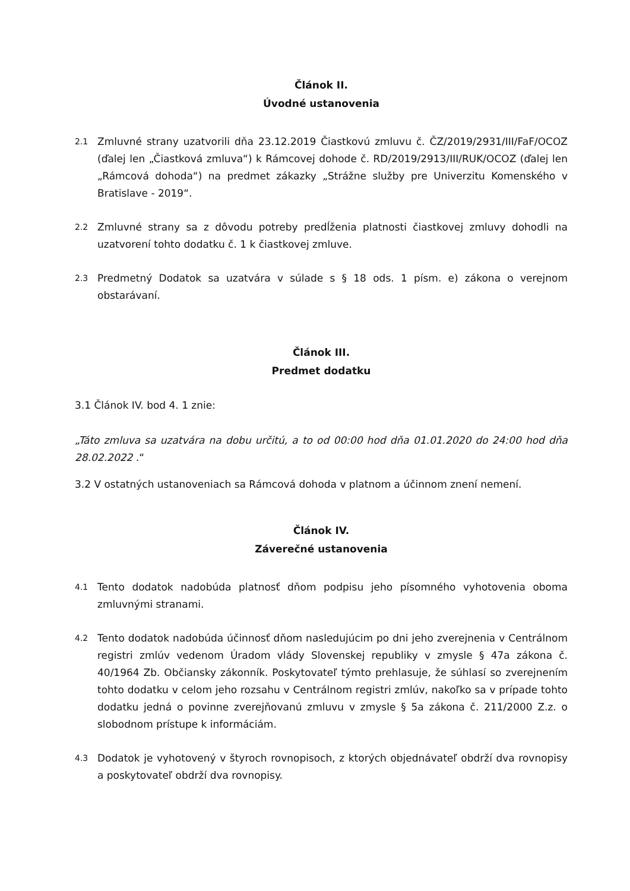Článok II.
Úvodné ustanovenia
2.1 Zmluvné strany uzatvorili dňa 23.12.2019 Čiastkovú zmluvu č. ČZ/2019/2931/III/FaF/OCOZ (ďalej len „Čiastková zmluva“) k Rámcovej dohode č. RD/2019/2913/III/RUK/OCOZ (ďalej len „Rámcová dohoda“) na predmet zákazky „Strážne služby pre Univerzitu Komenského v Bratislave - 2019“.
2.2 Zmluvné strany sa z dôvodu potreby predĺženia platnosti čiastkovej zmluvy dohodli na uzatvorení tohto dodatku č. 1 k čiastkovej zmluve.
2.3 Predmetný Dodatok sa uzatvára v súlade s § 18 ods. 1 písm. e) zákona o verejnom obstarávaní.
Článok III.
Predmet dodatku
3.1 Článok IV. bod 4. 1 znie:
„Táto zmluva sa uzatvára na dobu určitú, a to od 00:00 hod dňa 01.01.2020 do 24:00 hod dňa 28.02.2022 .“
3.2 V ostatných ustanoveniach sa Rámcová dohoda v platnom a účinnom znení nemení.
Článok IV.
Záverečné ustanovenia
4.1 Tento dodatok nadobúda platnosť dňom podpisu jeho písomného vyhotovenia oboma zmluvnými stranami.
4.2 Tento dodatok nadobúda účinnosť dňom nasledujúcim po dni jeho zverejnenia v Centrálnom registri zmlúv vedenom Úradom vlády Slovenskej republiky v zmysle § 47a zákona č. 40/1964 Zb. Občiansky zákonník. Poskytovateľ týmto prehlasuje, že súhlasí so zverejnením tohto dodatku v celom jeho rozsahu v Centrálnom registri zmlúv, nakoľko sa v prípade tohto dodatku jedná o povinne zverejňovanú zmluvu v zmysle § 5a zákona č. 211/2000 Z.z. o slobodnom prístupe k informáciám.
4.3 Dodatok je vyhotovený v štyroch rovnopisoch, z ktorých objednávateľ obdrží dva rovnopisy a poskytovateľ obdrží dva rovnopisy.